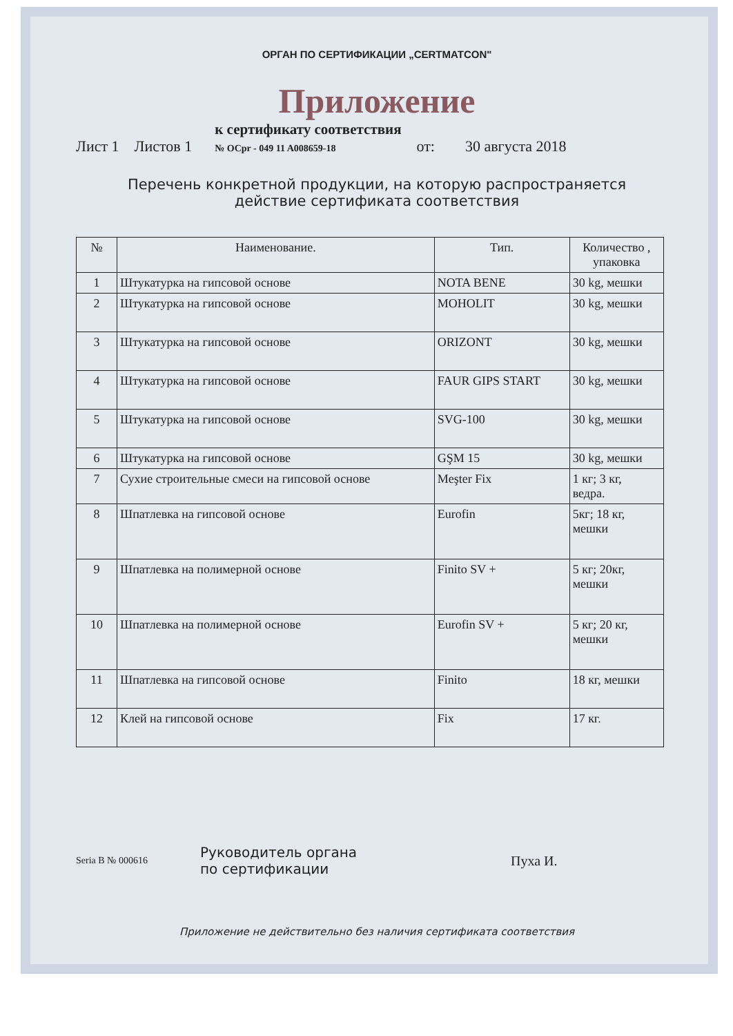ОРГАН ПО СЕРТИФИКАЦИИ „CERTMATCON"
Приложение
Лист 1 Листов 1 к сертификату соответствия
№ OCpr - 049 11 A008659-18 от: 30 августа 2018
Перечень конкретной продукции, на которую распространяется
действие сертификата соответствия
| № | Наименование. | Тип. | Количество , упаковка |
| --- | --- | --- | --- |
| 1 | Штукатурка на гипсовой основе | NOTA BENE | 30 kg, мешки |
| 2 | Штукатурка на гипсовой основе | MOHOLIT | 30 kg, мешки |
| 3 | Штукатурка на гипсовой основе | ORIZONT | 30 kg, мешки |
| 4 | Штукатурка на гипсовой основе | FAUR GIPS START | 30 kg, мешки |
| 5 | Штукатурка на гипсовой основе | SVG-100 | 30 kg, мешки |
| 6 | Штукатурка на гипсовой основе | GŞM 15 | 30 kg, мешки |
| 7 | Сухие строительные смеси на гипсовой основе | Meşter Fix | 1 кг; 3 кг, ведра. |
| 8 | Шпатлевка на гипсовой основе | Eurofin | 5кг; 18 кг, мешки |
| 9 | Шпатлевка на полимерной основе | Finito SV + | 5 кг; 20кг, мешки |
| 10 | Шпатлевка на полимерной основе | Eurofin SV + | 5 кг; 20 кг, мешки |
| 11 | Шпатлевка на гипсовой основе | Finito | 18 кг, мешки |
| 12 | Клей на гипсовой основе | Fix | 17 кг. |
Seria B № 000616 Руководитель органа
по сертификации Пуха И.
Приложение не действительно без наличия сертификата соответствия